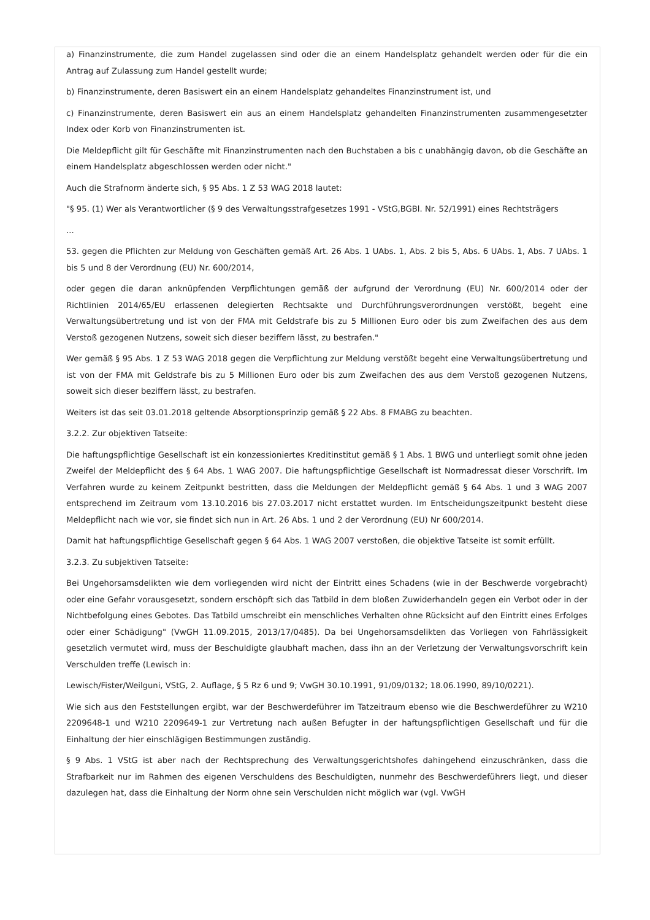a) Finanzinstrumente, die zum Handel zugelassen sind oder die an einem Handelsplatz gehandelt werden oder für die ein Antrag auf Zulassung zum Handel gestellt wurde;
b) Finanzinstrumente, deren Basiswert ein an einem Handelsplatz gehandeltes Finanzinstrument ist, und
c) Finanzinstrumente, deren Basiswert ein aus an einem Handelsplatz gehandelten Finanzinstrumenten zusammengesetzter Index oder Korb von Finanzinstrumenten ist.
Die Meldepflicht gilt für Geschäfte mit Finanzinstrumenten nach den Buchstaben a bis c unabhängig davon, ob die Geschäfte an einem Handelsplatz abgeschlossen werden oder nicht."
Auch die Strafnorm änderte sich, § 95 Abs. 1 Z 53 WAG 2018 lautet:
"§ 95. (1) Wer als Verantwortlicher (§ 9 des Verwaltungsstrafgesetzes 1991 - VStG,BGBl. Nr. 52/1991) eines Rechtsträgers
...
53. gegen die Pflichten zur Meldung von Geschäften gemäß Art. 26 Abs. 1 UAbs. 1, Abs. 2 bis 5, Abs. 6 UAbs. 1, Abs. 7 UAbs. 1 bis 5 und 8 der Verordnung (EU) Nr. 600/2014,
oder gegen die daran anknüpfenden Verpflichtungen gemäß der aufgrund der Verordnung (EU) Nr. 600/2014 oder der Richtlinien 2014/65/EU erlassenen delegierten Rechtsakte und Durchführungsverordnungen verstößt, begeht eine Verwaltungsübertretung und ist von der FMA mit Geldstrafe bis zu 5 Millionen Euro oder bis zum Zweifachen des aus dem Verstoß gezogenen Nutzens, soweit sich dieser beziffern lässt, zu bestrafen."
Wer gemäß § 95 Abs. 1 Z 53 WAG 2018 gegen die Verpflichtung zur Meldung verstößt begeht eine Verwaltungsübertretung und ist von der FMA mit Geldstrafe bis zu 5 Millionen Euro oder bis zum Zweifachen des aus dem Verstoß gezogenen Nutzens, soweit sich dieser beziffern lässt, zu bestrafen.
Weiters ist das seit 03.01.2018 geltende Absorptionsprinzip gemäß § 22 Abs. 8 FMABG zu beachten.
3.2.2. Zur objektiven Tatseite:
Die haftungspflichtige Gesellschaft ist ein konzessioniertes Kreditinstitut gemäß § 1 Abs. 1 BWG und unterliegt somit ohne jeden Zweifel der Meldepflicht des § 64 Abs. 1 WAG 2007. Die haftungspflichtige Gesellschaft ist Normadressat dieser Vorschrift. Im Verfahren wurde zu keinem Zeitpunkt bestritten, dass die Meldungen der Meldepflicht gemäß § 64 Abs. 1 und 3 WAG 2007 entsprechend im Zeitraum vom 13.10.2016 bis 27.03.2017 nicht erstattet wurden. Im Entscheidungszeitpunkt besteht diese Meldepflicht nach wie vor, sie findet sich nun in Art. 26 Abs. 1 und 2 der Verordnung (EU) Nr 600/2014.
Damit hat haftungspflichtige Gesellschaft gegen § 64 Abs. 1 WAG 2007 verstoßen, die objektive Tatseite ist somit erfüllt.
3.2.3. Zu subjektiven Tatseite:
Bei Ungehorsamsdelikten wie dem vorliegenden wird nicht der Eintritt eines Schadens (wie in der Beschwerde vorgebracht) oder eine Gefahr vorausgesetzt, sondern erschöpft sich das Tatbild in dem bloßen Zuwiderhandeln gegen ein Verbot oder in der Nichtbefolgung eines Gebotes. Das Tatbild umschreibt ein menschliches Verhalten ohne Rücksicht auf den Eintritt eines Erfolges oder einer Schädigung" (VwGH 11.09.2015, 2013/17/0485). Da bei Ungehorsamsdelikten das Vorliegen von Fahrlässigkeit gesetzlich vermutet wird, muss der Beschuldigte glaubhaft machen, dass ihn an der Verletzung der Verwaltungsvorschrift kein Verschulden treffe (Lewisch in:
Lewisch/Fister/Weilguni, VStG, 2. Auflage, § 5 Rz 6 und 9; VwGH 30.10.1991, 91/09/0132; 18.06.1990, 89/10/0221).
Wie sich aus den Feststellungen ergibt, war der Beschwerdeführer im Tatzeitraum ebenso wie die Beschwerdeführer zu W210 2209648-1 und W210 2209649-1 zur Vertretung nach außen Befugter in der haftungspflichtigen Gesellschaft und für die Einhaltung der hier einschlägigen Bestimmungen zuständig.
§ 9 Abs. 1 VStG ist aber nach der Rechtsprechung des Verwaltungsgerichtshofes dahingehend einzuschränken, dass die Strafbarkeit nur im Rahmen des eigenen Verschuldens des Beschuldigten, nunmehr des Beschwerdeführers liegt, und dieser dazulegen hat, dass die Einhaltung der Norm ohne sein Verschulden nicht möglich war (vgl. VwGH